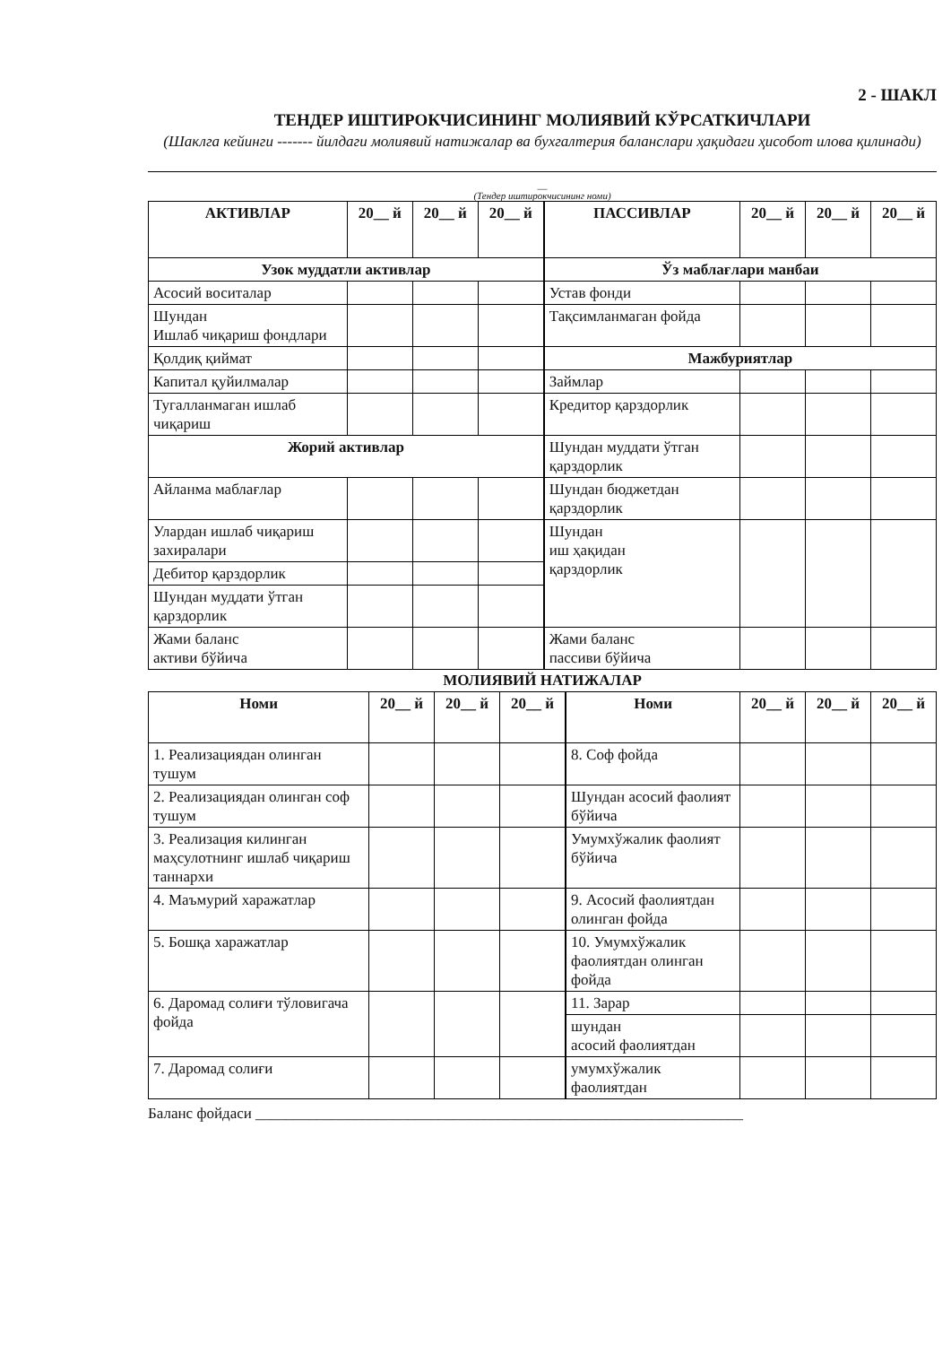2 - ШАКЛ
ТЕНДЕР ИШТИРОКЧИСИНИНГ МОЛИЯВИЙ КЎРСАТКИЧЛАРИ
(Шаклга кейинги ------- йилдаги молиявий натижалар ва бухгалтерия баланслари ҳақидаги ҳисобот илова қилинади)
__
(Тендер иштирокчисининг номи)
| АКТИВЛАР | 20__ й | 20__ й | 20__ й | ПАССИВЛАР | 20__ й | 20__ й | 20__ й |
| --- | --- | --- | --- | --- | --- | --- | --- |
| Узок муддатли активлар | | | | Ўз маблағлари манбаи | | | |
| Асосий воситалар | | | | Устав фонди | | | |
| Шундан Ишлаб чиқариш фондлари | | | | Тақсимланмаган фойда | | | |
| Қолдиқ қиймат | | | | Мажбуриятлар | | | |
| Капитал қуйилмалар | | | | Займлар | | | |
| Тугалланмаган ишлаб чиқариш | | | | Кредитор қарздорлик | | | |
| Жорий активлар | | | | Шундан муддати ўтган қарздорлик | | | |
| Айланма маблағлар | | | | Шундан бюджетдан қарздорлик | | | |
| Улардан ишлаб чиқариш захиралари | | | | Шундан иш ҳақидан қарздорлик | | | |
| Дебитор қарздорлик | | | | | | | |
| Шундан муддати ўтган қарздорлик | | | | | | | |
| Жами баланс активи бўйича | | | | Жами баланс пассиви бўйича | | | |
МОЛИЯВИЙ НАТИЖАЛАР
| Номи | 20__ й | 20__ й | 20__ й | Номи | 20__ й | 20__ й | 20__ й |
| --- | --- | --- | --- | --- | --- | --- | --- |
| 1. Реализациядан олинган тушум | | | | 8. Соф фойда | | | |
| 2. Реализациядан олинган соф тушум | | | | Шундан асосий фаолият бўйича | | | |
| 3. Реализация килинган маҳсулотнинг ишлаб чиқариш таннархи | | | | | | | |
| | | | | Умумхўжалик фаолият бўйича | | | |
| 4. Маъмурий харажатлар | | | | 9. Асосий фаолиятдан олинган фойда | | | |
| 5. Бошқа харажатлар | | | | 10. Умумхўжалик фаолиятдан олинган фойда | | | |
| 6. Даромад солиғи тўловигача фойда | | | | 11. Зарар | | | |
| | | | | шундан асосий фаолиятдан | | | |
| 7. Даромад солиғи | | | | умумхўжалик фаолиятдан | | | |
Баланс фойдаси ________________________________________________________________